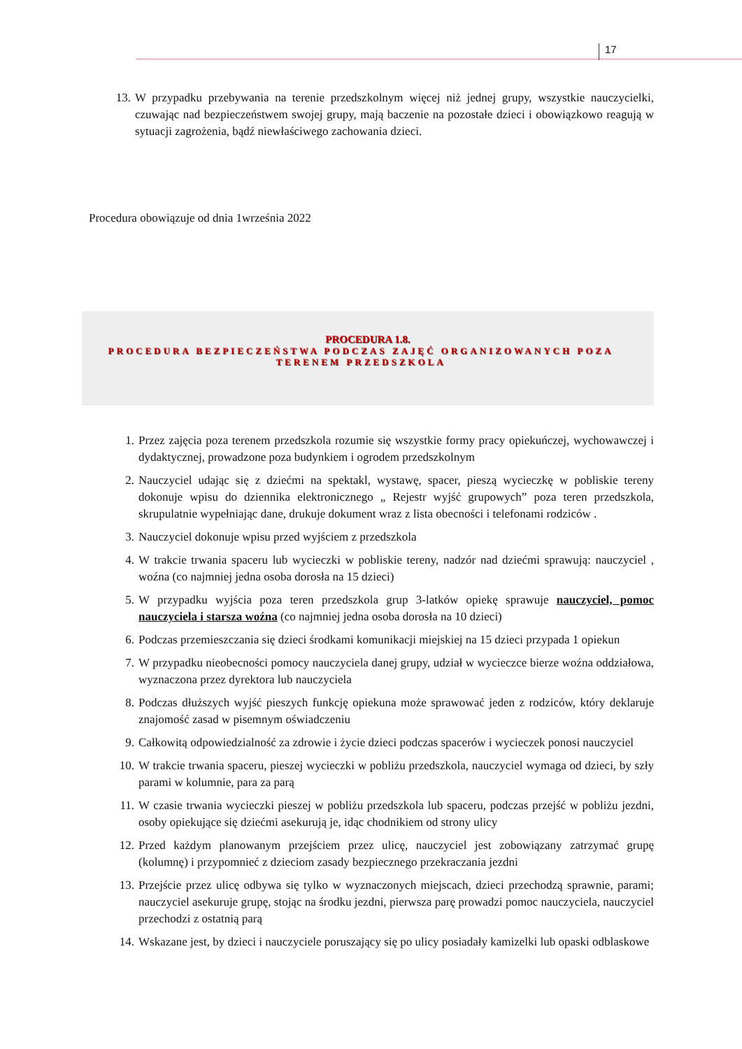17
13. W przypadku przebywania na terenie przedszkolnym więcej niż jednej grupy, wszystkie nauczycielki, czuwając nad bezpieczeństwem swojej grupy, mają baczenie na pozostałe dzieci i obowiązkowo reagują w sytuacji zagrożenia, bądź niewłaściwego zachowania dzieci.
Procedura obowiązuje od dnia 1września 2022
PROCEDURA 1.8.
PROCEDURA BEZPIECZEŃSTWA PODCZAS ZAJĘĆ ORGANIZOWANYCH POZA
TERENEM PRZEDSZKOLA
1. Przez zajęcia poza terenem przedszkola rozumie się wszystkie formy pracy opiekuńczej, wychowawczej i dydaktycznej, prowadzone poza budynkiem i ogrodem przedszkolnym
2. Nauczyciel udając się z dziećmi na spektakl, wystawę, spacer, pieszą wycieczkę w pobliskie tereny dokonuje wpisu do dziennika elektronicznego „ Rejestr wyjść grupowych” poza teren przedszkola, skrupulatnie wypełniając dane, drukuje dokument wraz z lista obecności i telefonami rodziców .
3. Nauczyciel dokonuje wpisu przed wyjściem z przedszkola
4. W trakcie trwania spaceru lub wycieczki w pobliskie tereny, nadzór nad dziećmi sprawują: nauczyciel , woźna (co najmniej jedna osoba dorosła na 15 dzieci)
5. W przypadku wyjścia poza teren przedszkola grup 3-latków opiekę sprawuje nauczyciel, pomoc nauczyciela i starsza woźna (co najmniej jedna osoba dorosła na 10 dzieci)
6. Podczas przemieszczania się dzieci środkami komunikacji miejskiej na 15 dzieci przypada 1 opiekun
7. W przypadku nieobecności pomocy nauczyciela danej grupy, udział w wycieczce bierze woźna oddziałowa, wyznaczona przez dyrektora lub nauczyciela
8. Podczas dłuższych wyjść pieszych funkcję opiekuna może sprawować jeden z rodziców, który deklaruje znajomość zasad w pisemnym oświadczeniu
9. Całkowitą odpowiedzialność za zdrowie i życie dzieci podczas spacerów i wycieczek ponosi nauczyciel
10. W trakcie trwania spaceru, pieszej wycieczki w pobliżu przedszkola, nauczyciel wymaga od dzieci, by szły parami w kolumnie, para za parą
11. W czasie trwania wycieczki pieszej w pobliżu przedszkola lub spaceru, podczas przejść w pobliżu jezdni, osoby opiekujące się dziećmi asekurują je, idąc chodnikiem od strony ulicy
12. Przed każdym planowanym przejściem przez ulicę, nauczyciel jest zobowiązany zatrzymać grupę (kolumnę) i przypomnieć z dzieciom zasady bezpiecznego przekraczania jezdni
13. Przejście przez ulicę odbywa się tylko w wyznaczonych miejscach, dzieci przechodzą sprawnie, parami; nauczyciel asekuruje grupę, stojąc na środku jezdni, pierwsza parę prowadzi pomoc nauczyciela, nauczyciel przechodzi z ostatnią parą
14. Wskazane jest, by dzieci i nauczyciele poruszający się po ulicy posiadały kamizelki lub opaski odblaskowe